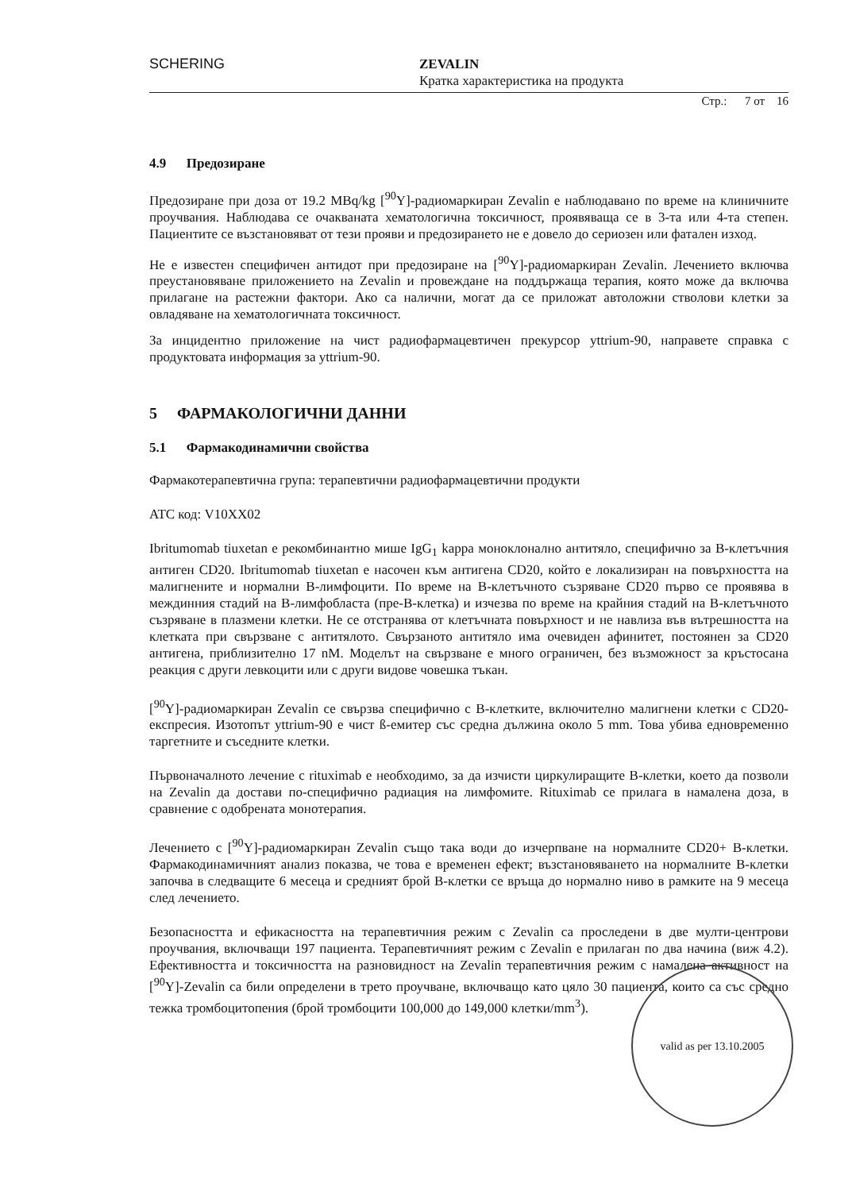SCHERING
ZEVALIN
Кратка характеристика на продукта
Стр.: 7 от 16
4.9 Предозиране
Предозиране при доза от 19.2 MBq/kg [<sup>90</sup>Y]-радиомаркиран Zevalin е наблюдавано по време на клиничните проучвания. Наблюдава се очакваната хематологична токсичност, проявяваща се в 3-та или 4-та степен. Пациентите се възстановяват от тези прояви и предозирането не е довело до сериозен или фатален изход.
Не е известен специфичен антидот при предозиране на [<sup>90</sup>Y]-радиомаркиран Zevalin. Лечението включва преустановяване приложението на Zevalin и провеждане на поддържаща терапия, която може да включва прилагане на растежни фактори. Ако са налични, могат да се приложат автоложни стволови клетки за овладяване на хематологичната токсичност.
За инцидентно приложение на чист радиофармацевтичен прекурсор yttrium-90, направете справка с продуктовата информация за yttrium-90.
5 ФАРМАКОЛОГИЧНИ ДАННИ
5.1 Фармакодинамични свойства
Фармакотерапевтична група: терапевтични радиофармацевтични продукти
ATC код: V10XX02
Ibritumomab tiuxetan е рекомбинантно мише IgG<sub>1</sub> kappa моноклонално антитяло, специфично за B-клетъчния антиген CD20. Ibritumomab tiuxetan е насочен към антигена CD20, който е локализиран на повърхността на малигнените и нормални B-лимфоцити. По време на B-клетъчното съзряване CD20 първо се проявява в междинния стадий на B-лимфобласта (пре-B-клетка) и изчезва по време на крайния стадий на B-клетъчното съзряване в плазмени клетки. Не се отстранява от клетъчната повърхност и не навлиза във вътрешността на клетката при свързване с антитялото. Свързаното антитяло има очевиден афинитет, постоянен за CD20 антигена, приблизително 17 nM. Моделът на свързване е много ограничен, без възможност за кръстосана реакция с други левкоцити или с други видове човешка тъкан.
[<sup>90</sup>Y]-радиомаркиран Zevalin се свързва специфично с B-клетките, включително малигнени клетки с CD20-експресия. Изотопът yttrium-90 е чист ß-емитер със средна дължина около 5 mm. Това убива едновременно таргетните и съседните клетки.
Първоначалното лечение с rituximab е необходимо, за да изчисти циркулиращите B-клетки, което да позволи на Zevalin да достави по-специфично радиация на лимфомите. Rituximab се прилага в намалена доза, в сравнение с одобрената монотерапия.
Лечението с [<sup>90</sup>Y]-радиомаркиран Zevalin също така води до изчерпване на нормалните CD20+ B-клетки. Фармакодинамичният анализ показва, че това е временен ефект; възстановяването на нормалните B-клетки започва в следващите 6 месеца и средният брой B-клетки се връща до нормално ниво в рамките на 9 месеца след лечението.
Безопасността и ефикасността на терапевтичния режим с Zevalin са проследени в две мулти-центрови проучвания, включващи 197 пациента. Терапевтичният режим с Zevalin е прилаган по два начина (виж 4.2). Ефективността и токсичността на разновидност на Zevalin терапевтичния режим с намалена активност на [<sup>90</sup>Y]-Zevalin са били определени в трето проучване, включващо като цяло 30 пациента, които са със средно тежка тромбоцитопения (брой тромбоцити 100,000 до 149,000 клетки/mm<sup>3</sup>).
valid as per 13.10.2005